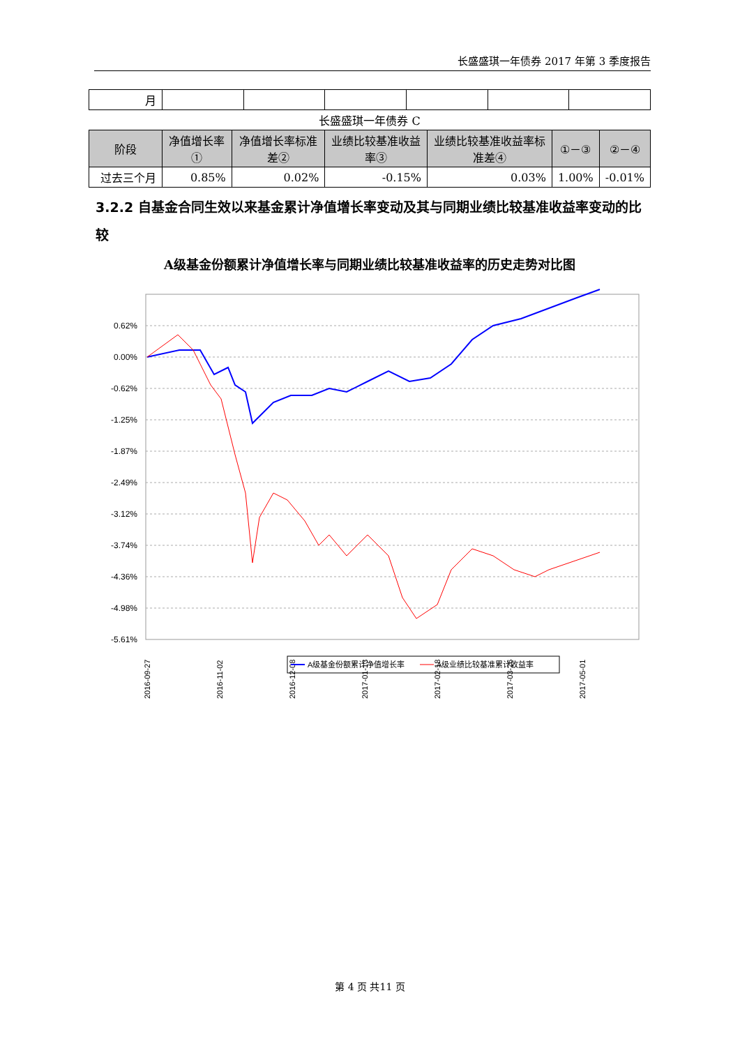长盛盛琪一年债券 2017 年第 3 季度报告
| 月 | | | | | | |
长盛盛琪一年债券 C
| 阶段 | 净值增长率① | 净值增长率标准差② | 业绩比较基准收益率③ | 业绩比较基准收益率标准差④ | ①－③ | ②－④ |
| --- | --- | --- | --- | --- | --- | --- |
| 过去三个月 | 0.85% | 0.02% | -0.15% | 0.03% | 1.00% | -0.01% |
3.2.2 自基金合同生效以来基金累计净值增长率变动及其与同期业绩比较基准收益率变动的比较
A级基金份额累计净值增长率与同期业绩比较基准收益率的历史走势对比图
0.62%
0.00%
-0.62%
-1.25%
-1.87%
-2.49%
-3.12%
-3.74%
-4.36%
-4.98%
-5.61%
2016-09-27
2016-11-02
2016-12-08
2017-01-13
2017-02-18
2017-03-26
2017-05-01
A级基金份额累计净值增长率
A级业绩比较基准累计收益率
第 4 页 共11 页